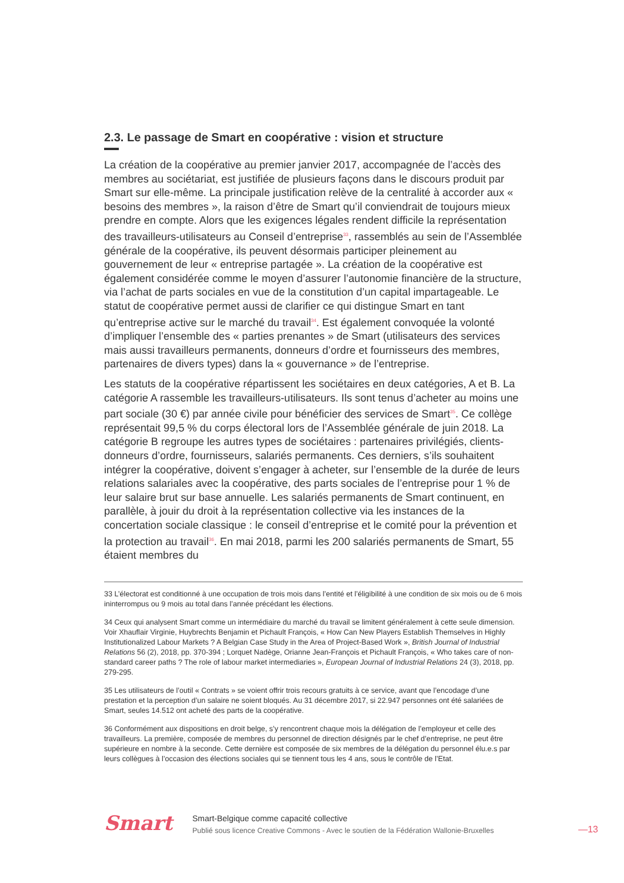2.3. Le passage de Smart en coopérative : vision et structure
La création de la coopérative au premier janvier 2017, accompagnée de l’accès des membres au sociétariat, est justifiée de plusieurs façons dans le discours produit par Smart sur elle-même. La principale justification relève de la centralité à accorder aux « besoins des membres », la raison d’être de Smart qu’il conviendrait de toujours mieux prendre en compte. Alors que les exigences légales rendent difficile la représentation des travailleurs-utilisateurs au Conseil d’entreprise<sup>33</sup>, rassemblés au sein de l’Assemblée générale de la coopérative, ils peuvent désormais participer pleinement au gouvernement de leur « entreprise partagée ». La création de la coopérative est également considérée comme le moyen d’assurer l’autonomie financière de la structure, via l’achat de parts sociales en vue de la constitution d’un capital impartageable. Le statut de coopérative permet aussi de clarifier ce qui distingue Smart en tant qu’entreprise active sur le marché du travail<sup>34</sup>. Est également convoquée la volonté d’impliquer l’ensemble des « parties prenantes » de Smart (utilisateurs des services mais aussi travailleurs permanents, donneurs d’ordre et fournisseurs des membres, partenaires de divers types) dans la « gouvernance » de l’entreprise.
Les statuts de la coopérative répartissent les sociétaires en deux catégories, A et B. La catégorie A rassemble les travailleurs-utilisateurs. Ils sont tenus d’acheter au moins une part sociale (30 €) par année civile pour bénéficier des services de Smart<sup>35</sup>. Ce collège représentait 99,5 % du corps électoral lors de l’Assemblée générale de juin 2018. La catégorie B regroupe les autres types de sociétaires : partenaires privilégiés, clients-donneurs d’ordre, fournisseurs, salariés permanents. Ces derniers, s’ils souhaitent intégrer la coopérative, doivent s’engager à acheter, sur l’ensemble de la durée de leurs relations salariales avec la coopérative, des parts sociales de l’entreprise pour 1 % de leur salaire brut sur base annuelle. Les salariés permanents de Smart continuent, en parallèle, à jouir du droit à la représentation collective via les instances de la concertation sociale classique : le conseil d’entreprise et le comité pour la prévention et la protection au travail<sup>36</sup>. En mai 2018, parmi les 200 salariés permanents de Smart, 55 étaient membres du
33 L’électorat est conditionné à une occupation de trois mois dans l’entité et l’éligibilité à une condition de six mois ou de 6 mois ininterrompus ou 9 mois au total dans l’année précédant les élections.
34 Ceux qui analysent Smart comme un intermédiaire du marché du travail se limitent généralement à cette seule dimension. Voir Xhauflair Virginie, Huybrechts Benjamin et Pichault François, « How Can New Players Establish Themselves in Highly Institutionalized Labour Markets ? A Belgian Case Study in the Area of Project-Based Work », British Journal of Industrial Relations 56 (2), 2018, pp. 370-394 ; Lorquet Nadège, Orianne Jean-François et Pichault François, « Who takes care of non-standard career paths ? The role of labour market intermediaries », European Journal of Industrial Relations 24 (3), 2018, pp. 279-295.
35 Les utilisateurs de l’outil « Contrats » se voient offrir trois recours gratuits à ce service, avant que l’encodage d’une prestation et la perception d’un salaire ne soient bloqués. Au 31 décembre 2017, si 22.947 personnes ont été salariées de Smart, seules 14.512 ont acheté des parts de la coopérative.
36 Conformément aux dispositions en droit belge, s’y rencontrent chaque mois la délégation de l’employeur et celle des travailleurs. La première, composée de membres du personnel de direction désignés par le chef d’entreprise, ne peut être supérieure en nombre à la seconde. Cette dernière est composée de six membres de la délégation du personnel élu.e.s par leurs collègues à l’occasion des élections sociales qui se tiennent tous les 4 ans, sous le contrôle de l’Etat.
Smart
Smart-Belgique comme capacité collective
Publié sous licence Creative Commons - Avec le soutien de la Fédération Wallonie-Bruxelles
—13